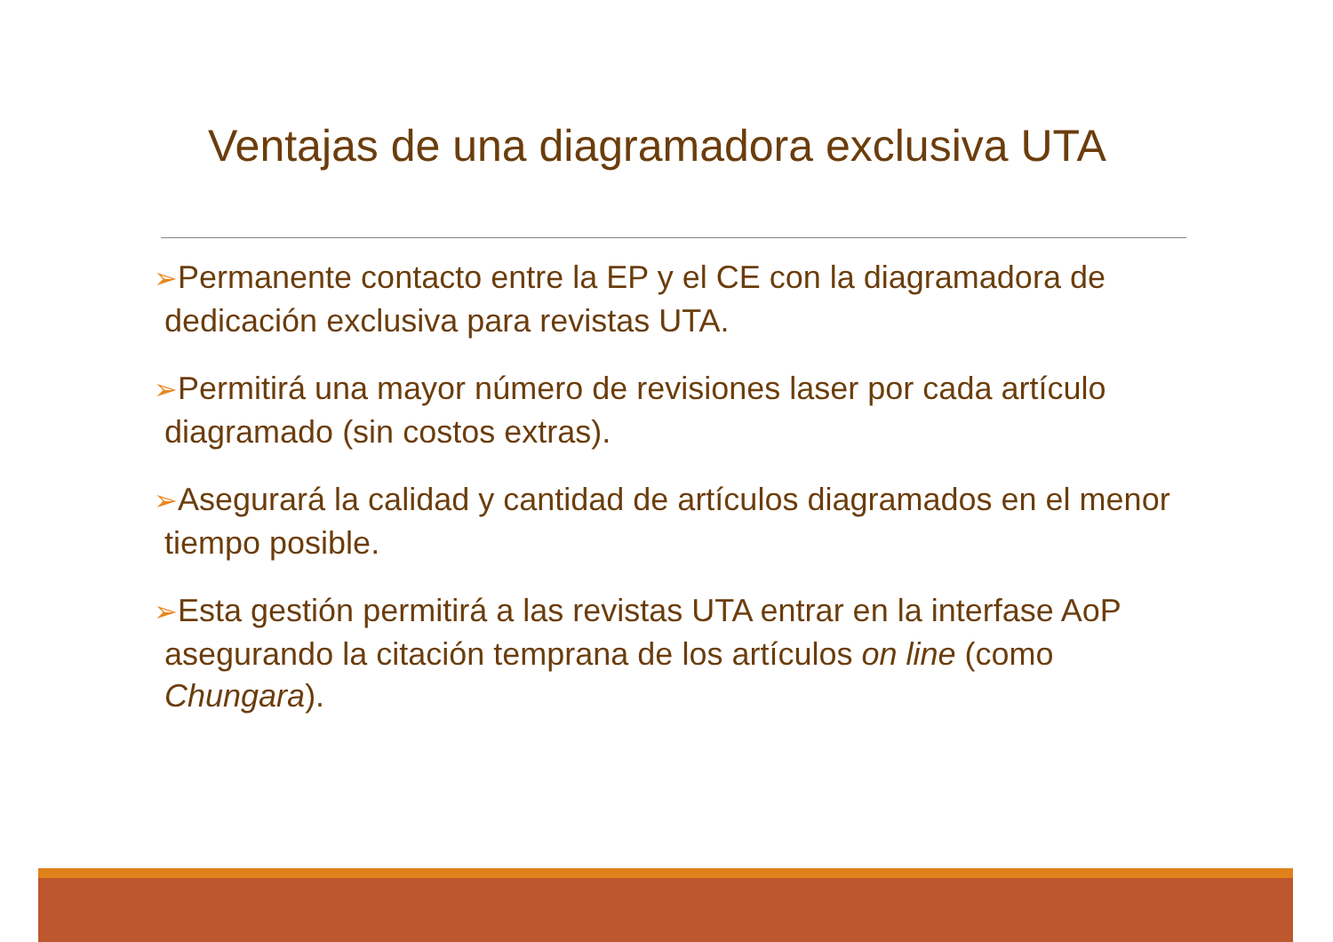Ventajas de una diagramadora exclusiva UTA
➢Permanente contacto entre la EP y el CE con la diagramadora de dedicación exclusiva para revistas UTA.
➢Permitirá una mayor número de revisiones laser por cada artículo diagramado (sin costos extras).
➢Asegurará la calidad y cantidad de artículos diagramados en el menor tiempo posible.
➢Esta gestión permitirá a las revistas UTA entrar en la interfase AoP asegurando la citación temprana de los artículos on line (como Chungara).